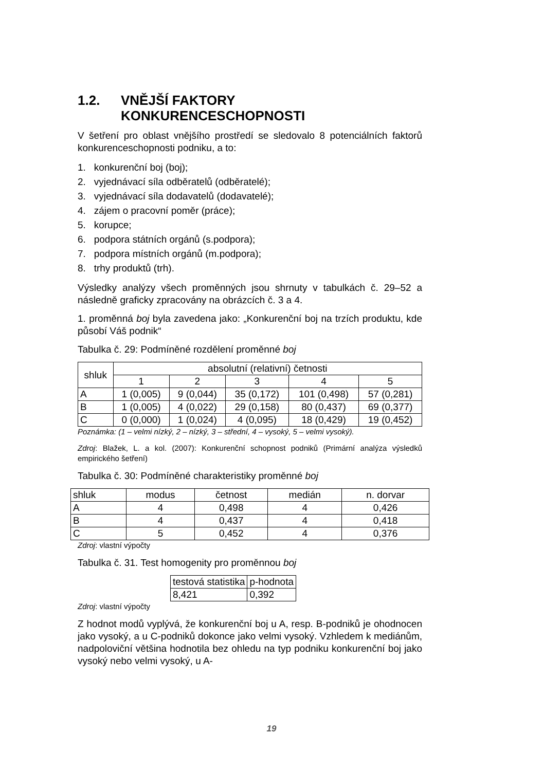1.2. VNĚJŠÍ FAKTORY
KONKURENCESCHOPNOSTI
V šetření pro oblast vnějšího prostředí se sledovalo 8 potenciálních faktorů konkurenceschopnosti podniku, a to:
1. konkurenční boj (boj);
2. vyjednávací síla odběratelů (odběratelé);
3. vyjednávací síla dodavatelů (dodavatelé);
4. zájem o pracovní poměr (práce);
5. korupce;
6. podpora státních orgánů (s.podpora);
7. podpora místních orgánů (m.podpora);
8. trhy produktů (trh).
Výsledky analýzy všech proměnných jsou shrnuty v tabulkách č. 29–52 a následně graficky zpracovány na obrázcích č. 3 a 4.
1. proměnná boj byla zavedena jako: „Konkurenční boj na trzích produktu, kde působí Váš podnik“
Tabulka č. 29: Podmíněné rozdělení proměnné boj
| shluk | absolutní (relativní) četnosti | | | | |
| --- | --- | --- | --- | --- | --- |
| | 1 | 2 | 3 | 4 | 5 |
| A | 1 (0,005) | 9 (0,044) | 35 (0,172) | 101 (0,498) | 57 (0,281) |
| B | 1 (0,005) | 4 (0,022) | 29 (0,158) | 80 (0,437) | 69 (0,377) |
| C | 0 (0,000) | 1 (0,024) | 4 (0,095) | 18 (0,429) | 19 (0,452) |
Poznámka: (1 – velmi nízký, 2 – nízký, 3 – střední, 4 – vysoký, 5 – velmi vysoký).
Zdroj: Blažek, L. a kol. (2007): Konkurenční schopnost podniků (Primární analýza výsledků empirického šetření)
Tabulka č. 30: Podmíněné charakteristiky proměnné boj
| shluk | modus | četnost | medián | n. dorvar |
| --- | --- | --- | --- | --- |
| A | 4 | 0,498 | 4 | 0,426 |
| B | 4 | 0,437 | 4 | 0,418 |
| C | 5 | 0,452 | 4 | 0,376 |
Zdroj: vlastní výpočty
Tabulka č. 31. Test homogenity pro proměnnou boj
| testová statistika | p-hodnota |
| --- | --- |
| 8,421 | 0,392 |
Zdroj: vlastní výpočty
Z hodnot modů vyplývá, že konkurenční boj u A, resp. B-podniků je ohodnocen jako vysoký, a u C-podniků dokonce jako velmi vysoký. Vzhledem k mediánům, nadpoloviční většina hodnotila bez ohledu na typ podniku konkurenční boj jako vysoký nebo velmi vysoký, u A-
19